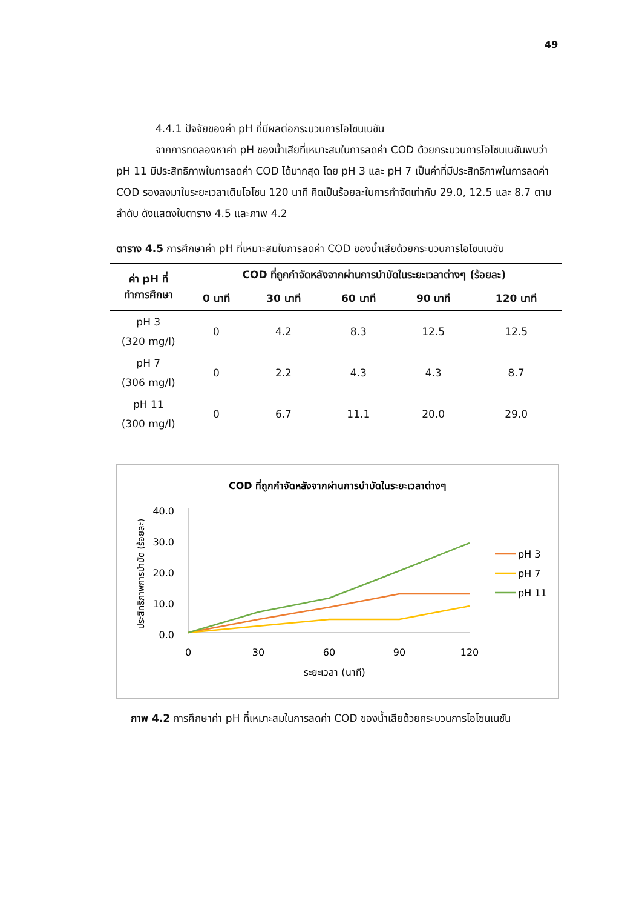49
4.4.1 ปัจจัยของค่า pH ที่มีผลต่อกระบวนการโอโซนเนชัน
จากการทดลองหาค่า pH ของน้ำเสียที่เหมาะสมในการลดค่า COD ด้วยกระบวนการโอโซนเนชันพบว่า pH 11 มีประสิทธิภาพในการลดค่า COD ได้มากสุด โดย pH 3 และ pH 7 เป็นค่าที่มีประสิทธิภาพในการลดค่า COD รองลงมาในระยะเวลาเติมโอโซน 120 นาที คิดเป็นร้อยละในการกำจัดเท่ากับ 29.0, 12.5 และ 8.7 ตามลำดับ ดังแสดงในตาราง 4.5 และภาพ 4.2
ตาราง 4.5 การศึกษาค่า pH ที่เหมาะสมในการลดค่า COD ของน้ำเสียด้วยกระบวนการโอโซนเนชัน
| ค่า pH ที่ ทำการศึกษา | COD ที่ถูกกำจัดหลังจากผ่านการบำบัดในระยะเวลาต่างๆ (ร้อยละ) | | | | |
| --- | --- | --- | --- | --- | --- |
| | 0 นาที | 30 นาที | 60 นาที | 90 นาที | 120 นาที |
| pH 3 (320 mg/l) | 0 | 4.2 | 8.3 | 12.5 | 12.5 |
| pH 7 (306 mg/l) | 0 | 2.2 | 4.3 | 4.3 | 8.7 |
| pH 11 (300 mg/l) | 0 | 6.7 | 11.1 | 20.0 | 29.0 |
COD ที่ถูกกำจัดหลังจากผ่านการบำบัดในระยะเวลาต่างๆ
ประสิทธิภาพการบำบัด (ร้อยละ)
40.0
30.0
20.0
10.0
0.0
0
30
60
90
120
ระยะเวลา (นาที)
pH 3
pH 7
pH 11
ภาพ 4.2 การศึกษาค่า pH ที่เหมาะสมในการลดค่า COD ของน้ำเสียด้วยกระบวนการโอโซนเนชัน